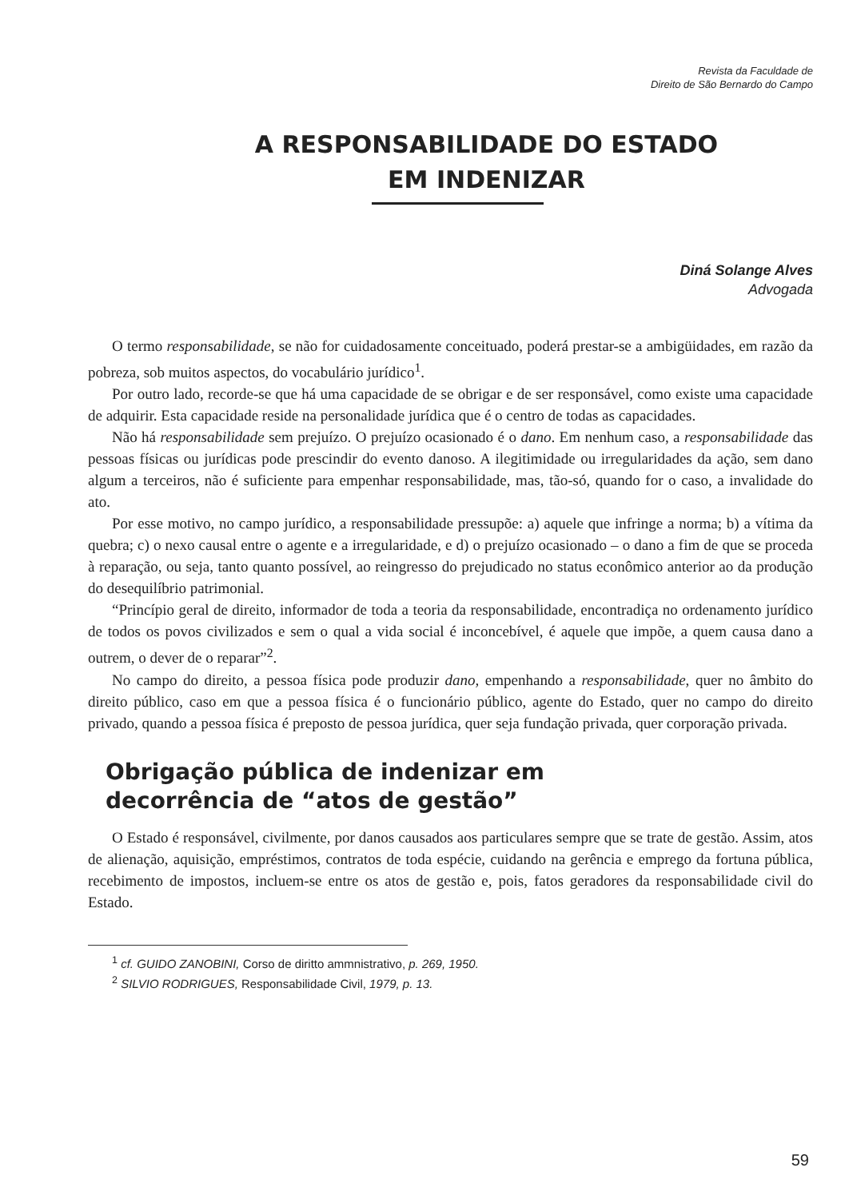Revista da Faculdade de
Direito de São Bernardo do Campo
A RESPONSABILIDADE DO ESTADO
EM INDENIZAR
Diná Solange Alves
Advogada
O termo responsabilidade, se não for cuidadosamente conceituado, poderá prestar-se a ambigüidades, em razão da pobreza, sob muitos aspectos, do vocabulário jurídico<sup>1</sup>.
Por outro lado, recorde-se que há uma capacidade de se obrigar e de ser responsável, como existe uma capacidade de adquirir. Esta capacidade reside na personalidade jurídica que é o centro de todas as capacidades.
Não há responsabilidade sem prejuízo. O prejuízo ocasionado é o dano. Em nenhum caso, a responsabilidade das pessoas físicas ou jurídicas pode prescindir do evento danoso. A ilegitimidade ou irregularidades da ação, sem dano algum a terceiros, não é suficiente para empenhar responsabilidade, mas, tão-só, quando for o caso, a invalidade do ato.
Por esse motivo, no campo jurídico, a responsabilidade pressupõe: a) aquele que infringe a norma; b) a vítima da quebra; c) o nexo causal entre o agente e a irregularidade, e d) o prejuízo ocasionado – o dano a fim de que se proceda à reparação, ou seja, tanto quanto possível, ao reingresso do prejudicado no status econômico anterior ao da produção do desequilíbrio patrimonial.
“Princípio geral de direito, informador de toda a teoria da responsabilidade, encontradiça no ordenamento jurídico de todos os povos civilizados e sem o qual a vida social é inconcebível, é aquele que impõe, a quem causa dano a outrem, o dever de o reparar”<sup>2</sup>.
No campo do direito, a pessoa física pode produzir dano, empenhando a responsabilidade, quer no âmbito do direito público, caso em que a pessoa física é o funcionário público, agente do Estado, quer no campo do direito privado, quando a pessoa física é preposto de pessoa jurídica, quer seja fundação privada, quer corporação privada.
Obrigação pública de indenizar em
decorrência de “atos de gestão”
O Estado é responsável, civilmente, por danos causados aos particulares sempre que se trate de gestão. Assim, atos de alienação, aquisição, empréstimos, contratos de toda espécie, cuidando na gerência e emprego da fortuna pública, recebimento de impostos, incluem-se entre os atos de gestão e, pois, fatos geradores da responsabilidade civil do Estado.
<sup>1</sup> cf. GUIDO ZANOBINI, Corso de diritto ammnistrativo, p. 269, 1950.
<sup>2</sup> SILVIO RODRIGUES, Responsabilidade Civil, 1979, p. 13.
59